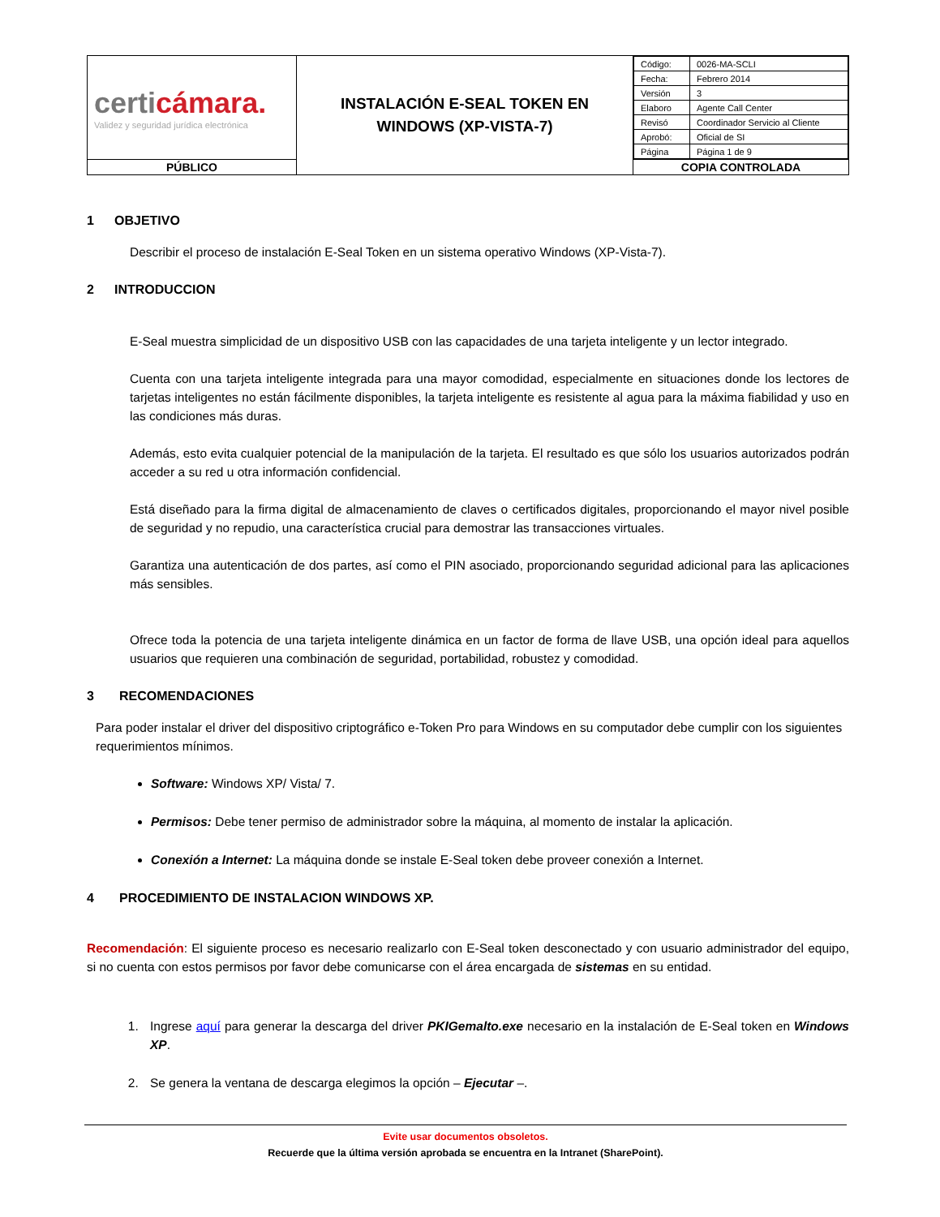| certi cámara. Validez y seguridad jurídica electrónica | INSTALACIÓN E-SEAL TOKEN EN WINDOWS (XP-VISTA-7) | / Código: / 0026-MA-SCLI / / Fecha: / Febrero 2014 / / Versión / 3 / / Elaboro / Agente Call Center / / Revisó / Coordinador Servicio al Cliente / / Aprobó: / Oficial de SI / / Página / Página 1 de 9 / |
| PÚBLICO | | COPIA CONTROLADA |
1 OBJETIVO
Describir el proceso de instalación E-Seal Token en un sistema operativo Windows (XP-Vista-7).
2 INTRODUCCION
E-Seal muestra simplicidad de un dispositivo USB con las capacidades de una tarjeta inteligente y un lector integrado.
Cuenta con una tarjeta inteligente integrada para una mayor comodidad, especialmente en situaciones donde los lectores de tarjetas inteligentes no están fácilmente disponibles, la tarjeta inteligente es resistente al agua para la máxima fiabilidad y uso en las condiciones más duras.
Además, esto evita cualquier potencial de la manipulación de la tarjeta. El resultado es que sólo los usuarios autorizados podrán acceder a su red u otra información confidencial.
Está diseñado para la firma digital de almacenamiento de claves o certificados digitales, proporcionando el mayor nivel posible de seguridad y no repudio, una característica crucial para demostrar las transacciones virtuales.
Garantiza una autenticación de dos partes, así como el PIN asociado, proporcionando seguridad adicional para las aplicaciones más sensibles.
Ofrece toda la potencia de una tarjeta inteligente dinámica en un factor de forma de llave USB, una opción ideal para aquellos usuarios que requieren una combinación de seguridad, portabilidad, robustez y comodidad.
3 RECOMENDACIONES
Para poder instalar el driver del dispositivo criptográfico e-Token Pro para Windows en su computador debe cumplir con los siguientes requerimientos mínimos.
Software: Windows XP/ Vista/ 7.
Permisos: Debe tener permiso de administrador sobre la máquina, al momento de instalar la aplicación.
Conexión a Internet: La máquina donde se instale E-Seal token debe proveer conexión a Internet.
4 PROCEDIMIENTO DE INSTALACION WINDOWS XP.
Recomendación: El siguiente proceso es necesario realizarlo con E-Seal token desconectado y con usuario administrador del equipo, si no cuenta con estos permisos por favor debe comunicarse con el área encargada de sistemas en su entidad.
1. Ingrese aquí para generar la descarga del driver PKIGemalto.exe necesario en la instalación de E-Seal token en Windows XP.
2. Se genera la ventana de descarga elegimos la opción – Ejecutar –.
Evite usar documentos obsoletos.
Recuerde que la última versión aprobada se encuentra en la Intranet (SharePoint).